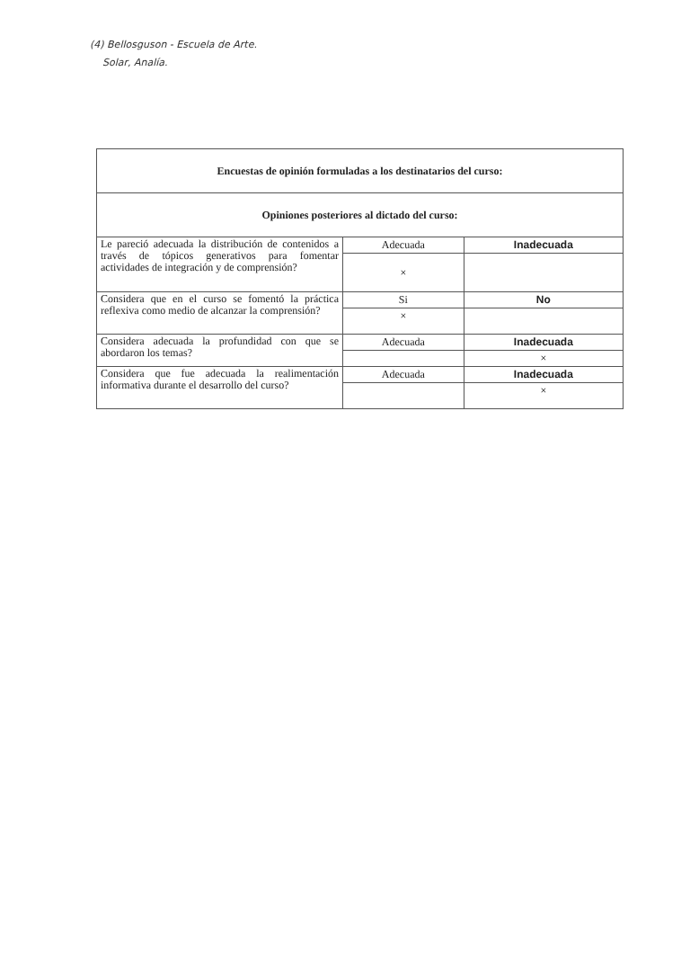(4) Bellosguson - Escuela de Arte.
Solar, Analía.
| Encuestas de opinión formuladas a los destinatarios del curso: | | |
| --- | --- | --- |
| Opiniones posteriores al dictado del curso: | | |
| Le pareció adecuada la distribución de contenidos a través de tópicos generativos para fomentar actividades de integración y de comprensión? | Adecuada | Inadecuada |
| | × | |
| Considera que en el curso se fomentó la práctica reflexiva como medio de alcanzar la comprensión? | Si | No |
| | × | |
| Considera adecuada la profundidad con que se abordaron los temas? | Adecuada | Inadecuada |
| | | × |
| Considera que fue adecuada la realimentación informativa durante el desarrollo del curso? | Adecuada | Inadecuada |
| | | × |